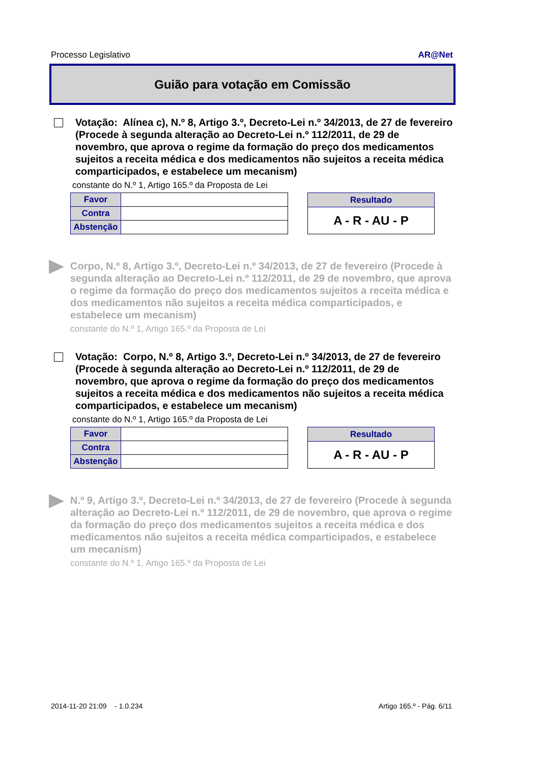Processo Legislativo AR@Net
Guião para votação em Comissão
Votação: Alínea c), N.º 8, Artigo 3.º, Decreto-Lei n.º 34/2013, de 27 de fevereiro (Procede à segunda alteração ao Decreto-Lei n.º 112/2011, de 29 de novembro, que aprova o regime da formação do preço dos medicamentos sujeitos a receita médica e dos medicamentos não sujeitos a receita médica comparticipados, e estabelece um mecanism)
constante do N.º 1, Artigo 165.º da Proposta de Lei
| Favor | |
| Contra | |
| Abstenção | |
| Resultado |
| --- |
| A - R - AU - P |
Corpo, N.º 8, Artigo 3.º, Decreto-Lei n.º 34/2013, de 27 de fevereiro (Procede à segunda alteração ao Decreto-Lei n.º 112/2011, de 29 de novembro, que aprova o regime da formação do preço dos medicamentos sujeitos a receita médica e dos medicamentos não sujeitos a receita médica comparticipados, e estabelece um mecanism)
constante do N.º 1, Artigo 165.º da Proposta de Lei
Votação: Corpo, N.º 8, Artigo 3.º, Decreto-Lei n.º 34/2013, de 27 de fevereiro (Procede à segunda alteração ao Decreto-Lei n.º 112/2011, de 29 de novembro, que aprova o regime da formação do preço dos medicamentos sujeitos a receita médica e dos medicamentos não sujeitos a receita médica comparticipados, e estabelece um mecanism)
constante do N.º 1, Artigo 165.º da Proposta de Lei
| Favor | |
| Contra | |
| Abstenção | |
| Resultado |
| --- |
| A - R - AU - P |
N.º 9, Artigo 3.º, Decreto-Lei n.º 34/2013, de 27 de fevereiro (Procede à segunda alteração ao Decreto-Lei n.º 112/2011, de 29 de novembro, que aprova o regime da formação do preço dos medicamentos sujeitos a receita médica e dos medicamentos não sujeitos a receita médica comparticipados, e estabelece um mecanism)
constante do N.º 1, Artigo 165.º da Proposta de Lei
2014-11-20 21:09 - 1.0.234 Artigo 165.º - Pág. 6/11